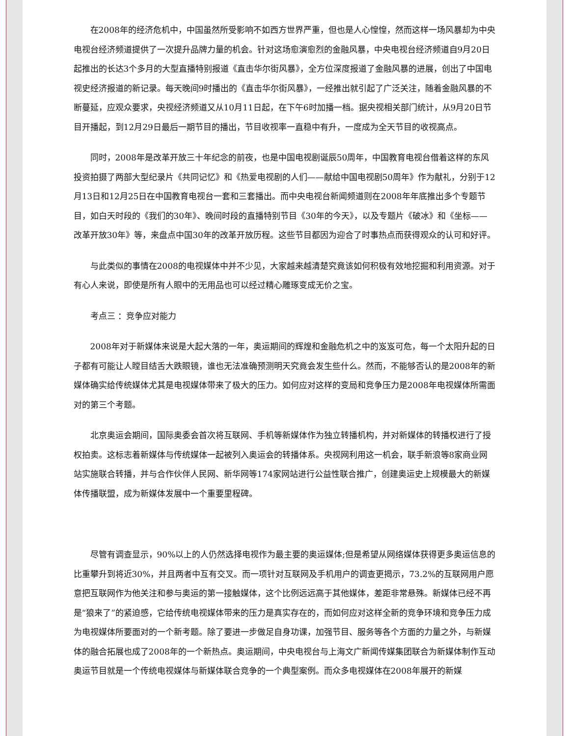在2008年的经济危机中，中国虽然所受影响不如西方世界严重，但也是人心惶惶，然而这样一场风暴却为中央电视台经济频道提供了一次提升品牌力量的机会。针对这场愈演愈烈的金融风暴，中央电视台经济频道自9月20日起推出的长达3个多月的大型直播特别报道《直击华尔街风暴》，全方位深度报道了金融风暴的进展，创出了中国电视史经济报道的新记录。每天晚间9时播出的《直击华尔街风暴》，一经推出就引起了广泛关注，随着金融风暴的不断蔓延，应观众要求，央视经济频道又从10月11日起，在下午6时加播一档。据央视相关部门统计，从9月20日节目开播起，到12月29日最后一期节目的播出，节目收视率一直稳中有升，一度成为全天节目的收视高点。
同时，2008年是改革开放三十年纪念的前夜，也是中国电视剧诞辰50周年，中国教育电视台借着这样的东风投资拍摄了两部大型纪录片《共同记忆》和《热爱电视剧的人们——献给中国电视剧50周年》作为献礼，分别于12月13日和12月25日在中国教育电视台一套和三套播出。而中央电视台新闻频道则在2008年年底推出多个专题节目，如白天时段的《我们的30年》、晚间时段的直播特别节目《30年的今天》，以及专题片《破冰》和《坐标——改革开放30年》等，来盘点中国30年的改革开放历程。这些节目都因为迎合了时事热点而获得观众的认可和好评。
与此类似的事情在2008的电视媒体中并不少见，大家越来越清楚究竟该如何积极有效地挖掘和利用资源。对于有心人来说，即使是所有人眼中的无用品也可以经过精心雕琢变成无价之宝。
考点三 ：竞争应对能力
2008年对于新媒体来说是大起大落的一年，奥运期间的辉煌和金融危机之中的岌岌可危，每一个太阳升起的日子都有可能让人瞠目结舌大跌眼镜，谁也无法准确预测明天究竟会发生些什么。然而，不能够否认的是2008年的新媒体确实给传统媒体尤其是电视媒体带来了极大的压力。如何应对这样的变局和竞争压力是2008年电视媒体所需面对的第三个考题。
北京奥运会期间，国际奥委会首次将互联网、手机等新媒体作为独立转播机构，并对新媒体的转播权进行了授权拍卖。这标志着新媒体与传统媒体一起被列入奥运会的转播体系。央视网利用这一机会，联手新浪等8家商业网站实施联合转播，并与合作伙伴人民网、新华网等174家网站进行公益性联合推广，创建奥运史上规模最大的新媒体传播联盟，成为新媒体发展中一个重要里程碑。
尽管有调查显示，90%以上的人仍然选择电视作为最主要的奥运媒体;但是希望从网络媒体获得更多奥运信息的比重攀升到将近30%，并且两者中互有交叉。而一项针对互联网及手机用户的调查更揭示，73.2%的互联网用户愿意把互联网作为他关注和参与奥运的第一接触媒体，这个比例远远高于其他媒体，差距非常悬殊。新媒体已经不再是“狼来了”的紧迫感，它给传统电视媒体带来的压力是真实存在的，而如何应对这样全新的竞争环境和竞争压力成为电视媒体所要面对的一个新考题。除了要进一步做足自身功课，加强节目、服务等各个方面的力量之外，与新媒体的融合拓展也成了2008年的一个新热点。奥运期间，中央电视台与上海文广新闻传媒集团联合为新媒体制作互动奥运节目就是一个传统电视媒体与新媒体联合竞争的一个典型案例。而众多电视媒体在2008年展开的新媒